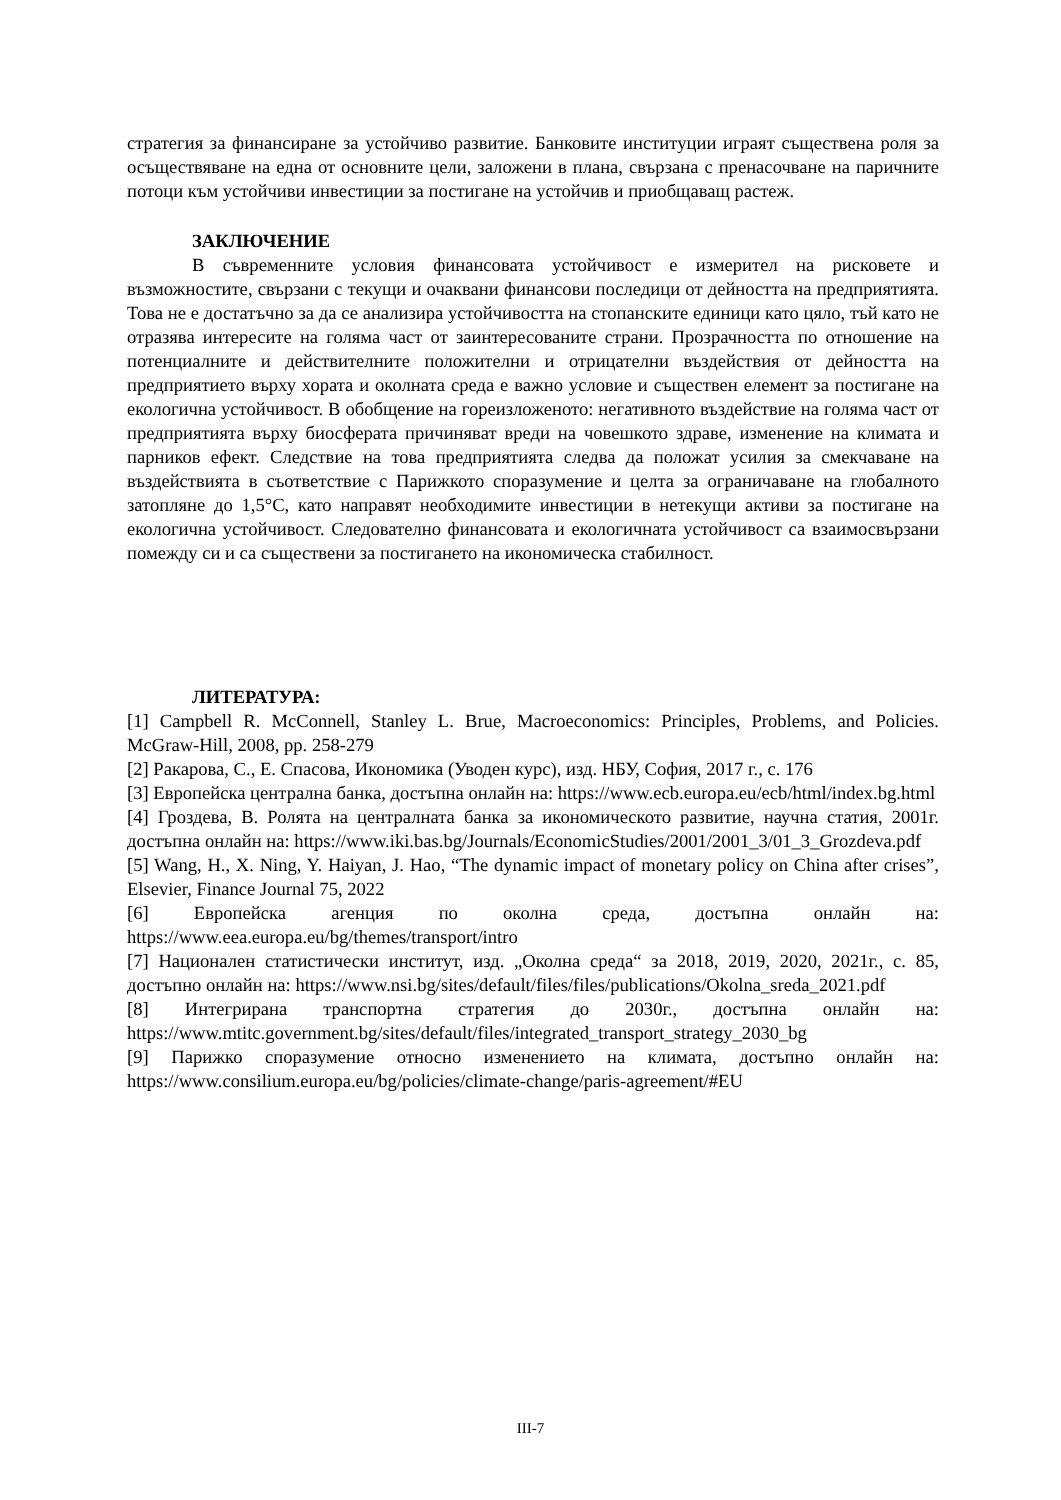стратегия за финансиране за устойчиво развитие. Банковите институции играят съществена роля за осъществяване на една от основните цели, заложени в плана, свързана с пренасочване на паричните потоци към устойчиви инвестиции за постигане на устойчив и приобщаващ растеж.
ЗАКЛЮЧЕНИЕ
В съвременните условия финансовата устойчивост е измерител на рисковете и възможностите, свързани с текущи и очаквани финансови последици от дейността на предприятията. Това не е достатъчно за да се анализира устойчивостта на стопанските единици като цяло, тъй като не отразява интересите на голяма част от заинтересованите страни. Прозрачността по отношение на потенциалните и действителните положителни и отрицателни въздействия от дейността на предприятието върху хората и околната среда е важно условие и съществен елемент за постигане на екологична устойчивост. В обобщение на гореизложеното: негативното въздействие на голяма част от предприятията върху биосферата причиняват вреди на човешкото здраве, изменение на климата и парников ефект. Следствие на това предприятията следва да положат усилия за смекчаване на въздействията в съответствие с Парижкото споразумение и целта за ограничаване на глобалното затопляне до 1,5°C, като направят необходимите инвестиции в нетекущи активи за постигане на екологична устойчивост. Следователно финансовата и екологичната устойчивост са взаимосвързани помежду си и са съществени за постигането на икономическа стабилност.
ЛИТЕРАТУРА:
[1] Campbell R. McConnell, Stanley L. Brue, Macroeconomics: Principles, Problems, and Policies. McGraw-Hill, 2008, pp. 258-279
[2] Ракарова, С., Е. Спасова, Икономика (Уводен курс), изд. НБУ, София, 2017 г., с. 176
[3] Европейска централна банка, достъпна онлайн на: https://www.ecb.europa.eu/ecb/html/index.bg.html
[4] Гроздева, В. Ролята на централната банка за икономическото развитие, научна статия, 2001г. достъпна онлайн на: https://www.iki.bas.bg/Journals/EconomicStudies/2001/2001_3/01_3_Grozdeva.pdf
[5] Wang, H., X. Ning, Y. Haiyan, J. Hao, “The dynamic impact of monetary policy on China after crises”, Elsevier, Finance Journal 75, 2022
[6] Европейска агенция по околна среда, достъпна онлайн на: https://www.eea.europa.eu/bg/themes/transport/intro
[7] Национален статистически институт, изд. „Околна среда“ за 2018, 2019, 2020, 2021г., с. 85, достъпно онлайн на: https://www.nsi.bg/sites/default/files/files/publications/Okolna_sreda_2021.pdf
[8] Интегрирана транспортна стратегия до 2030г., достъпна онлайн на: https://www.mtitc.government.bg/sites/default/files/integrated_transport_strategy_2030_bg
[9] Парижко споразумение относно изменението на климата, достъпно онлайн на: https://www.consilium.europa.eu/bg/policies/climate-change/paris-agreement/#EU
III-7